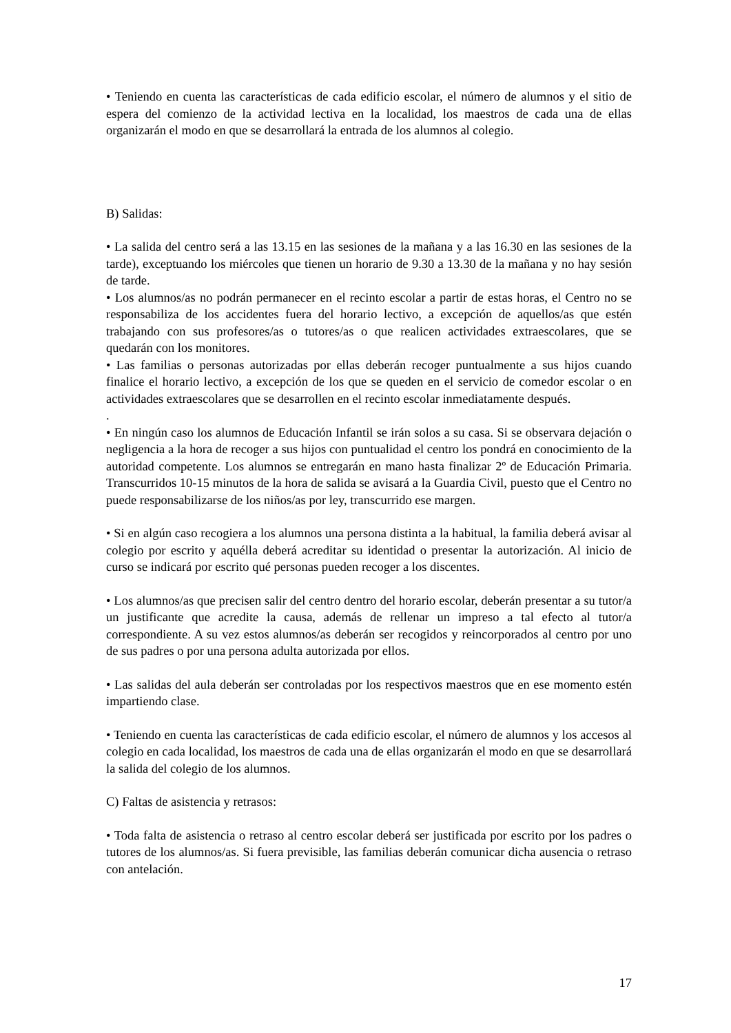• Teniendo en cuenta las características de cada edificio escolar, el número de alumnos y el sitio de espera del comienzo de la actividad lectiva en la localidad, los maestros de cada una de ellas organizarán el modo en que se desarrollará la entrada de los alumnos al colegio.
B) Salidas:
• La salida del centro será a las 13.15 en las sesiones de la mañana y a las 16.30 en las sesiones de la tarde), exceptuando los miércoles que tienen un horario de 9.30 a 13.30 de la mañana y no hay sesión de tarde.
• Los alumnos/as no podrán permanecer en el recinto escolar a partir de estas horas, el Centro no se responsabiliza de los accidentes fuera del horario lectivo, a excepción de aquellos/as que estén trabajando con sus profesores/as o tutores/as o que realicen actividades extraescolares, que se quedarán con los monitores.
• Las familias o personas autorizadas por ellas deberán recoger puntualmente a sus hijos cuando finalice el horario lectivo, a excepción de los que se queden en el servicio de comedor escolar o en actividades extraescolares que se desarrollen en el recinto escolar inmediatamente después.
.
• En ningún caso los alumnos de Educación Infantil se irán solos a su casa. Si se observara dejación o negligencia a la hora de recoger a sus hijos con puntualidad el centro los pondrá en conocimiento de la autoridad competente. Los alumnos se entregarán en mano hasta finalizar 2º de Educación Primaria. Transcurridos 10-15 minutos de la hora de salida se avisará a la Guardia Civil, puesto que el Centro no puede responsabilizarse de los niños/as por ley, transcurrido ese margen.
• Si en algún caso recogiera a los alumnos una persona distinta a la habitual, la familia deberá avisar al colegio por escrito y aquélla deberá acreditar su identidad o presentar la autorización. Al inicio de curso se indicará por escrito qué personas pueden recoger a los discentes.
• Los alumnos/as que precisen salir del centro dentro del horario escolar, deberán presentar a su tutor/a un justificante que acredite la causa, además de rellenar un impreso a tal efecto al tutor/a correspondiente. A su vez estos alumnos/as deberán ser recogidos y reincorporados al centro por uno de sus padres o por una persona adulta autorizada por ellos.
• Las salidas del aula deberán ser controladas por los respectivos maestros que en ese momento estén impartiendo clase.
• Teniendo en cuenta las características de cada edificio escolar, el número de alumnos y los accesos al colegio en cada localidad, los maestros de cada una de ellas organizarán el modo en que se desarrollará la salida del colegio de los alumnos.
C) Faltas de asistencia y retrasos:
• Toda falta de asistencia o retraso al centro escolar deberá ser justificada por escrito por los padres o tutores de los alumnos/as. Si fuera previsible, las familias deberán comunicar dicha ausencia o retraso con antelación.
17